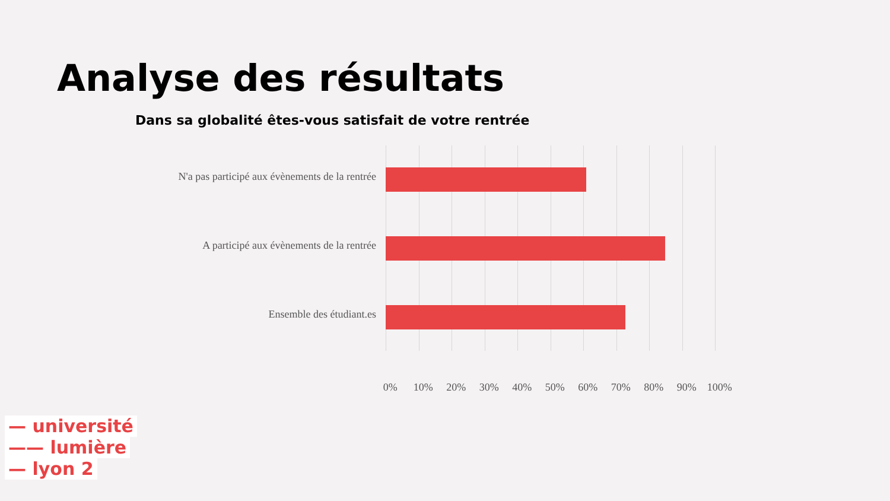Analyse des résultats
Dans sa globalité êtes-vous satisfait de votre rentrée
N'a pas participé aux évènements de la rentrée
A participé aux évènements de la rentrée
Ensemble des étudiant.es
0% 10% 20% 30% 40% 50% 60% 70% 80% 90% 100%
— université
—— lumière
— lyon 2